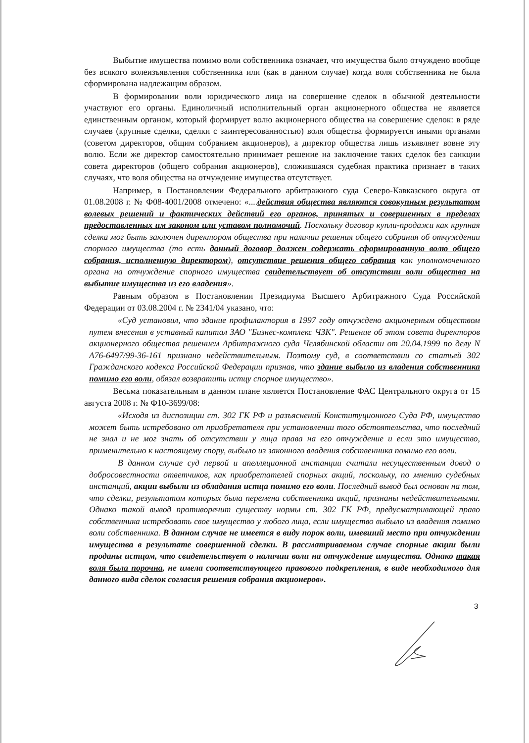Выбытие имущества помимо воли собственника означает, что имущества было отчуждено вообще без всякого волеизъявления собственника или (как в данном случае) когда воля собственника не была сформирована надлежащим образом.
В формировании воли юридического лица на совершение сделок в обычной деятельности участвуют его органы. Единоличный исполнительный орган акционерного общества не является единственным органом, который формирует волю акционерного общества на совершение сделок: в ряде случаев (крупные сделки, сделки с заинтересованностью) воля общества формируется иными органами (советом директоров, общим собранием акционеров), а директор общества лишь изъявляет вовне эту волю. Если же директор самостоятельно принимает решение на заключение таких сделок без санкции совета директоров (общего собрания акционеров), сложившаяся судебная практика признает в таких случаях, что воля общества на отчуждение имущества отсутствует.
Например, в Постановлении Федерального арбитражного суда Северо-Кавказского округа от 01.08.2008 г. № Ф08-4001/2008 отмечено: «....действия общества являются совокупным результатом волевых решений и фактических действий его органов, принятых и совершенных в пределах предоставленных им законом или уставом полномочий. Поскольку договор купли-продажи как крупная сделка мог быть заключен директором общества при наличии решения общего собрания об отчуждении спорного имущества (то есть данный договор должен содержать сформированную волю общего собрания, исполненную директором), отсутствие решения общего собрания как уполномоченного органа на отчуждение спорного имущества свидетельствует об отсутствии воли общества на выбытие имущества из его владения».
Равным образом в Постановлении Президиума Высшего Арбитражного Суда Российской Федерации от 03.08.2004 г. № 2341/04 указано, что:
«Суд установил, что здание профилактория в 1997 году отчуждено акционерным обществом путем внесения в уставный капитал ЗАО "Бизнес-комплекс ЧЗК". Решение об этом совета директоров акционерного общества решением Арбитражного суда Челябинской области от 20.04.1999 по делу N А76-6497/99-36-161 признано недействительным. Поэтому суд, в соответствии со статьей 302 Гражданского кодекса Российской Федерации признав, что здание выбыло из владения собственника помимо его воли, обязал возвратить истцу спорное имущество».
Весьма показательным в данном плане является Постановление ФАС Центрального округа от 15 августа 2008 г. № Ф10-3699/08:
«Исходя из диспозиции ст. 302 ГК РФ и разъяснений Конституционного Суда РФ, имущество может быть истребовано от приобретателя при установлении того обстоятельства, что последний не знал и не мог знать об отсутствии у лица права на его отчуждение и если это имущество, применительно к настоящему спору, выбыло из законного владения собственника помимо его воли.
В данном случае суд первой и апелляционной инстанции считали несущественным довод о добросовестности ответчиков, как приобретателей спорных акций, поскольку, по мнению судебных инстанций, акции выбыли из обладания истца помимо его воли. Последний вывод был основан на том, что сделки, результатом которых была перемена собственника акций, признаны недействительными. Однако такой вывод противоречит существу нормы ст. 302 ГК РФ, предусматривающей право собственника истребовать свое имущество у любого лица, если имущество выбыло из владения помимо воли собственника. В данном случае не имеется в виду порок воли, имевший место при отчуждении имущества в результате совершенной сделки. В рассматриваемом случае спорные акции были проданы истцом, что свидетельствует о наличии воли на отчуждение имущества. Однако такая воля была порочна, не имела соответствующего правового подкрепления, в виде необходимого для данного вида сделок согласия решения собрания акционеров».
3